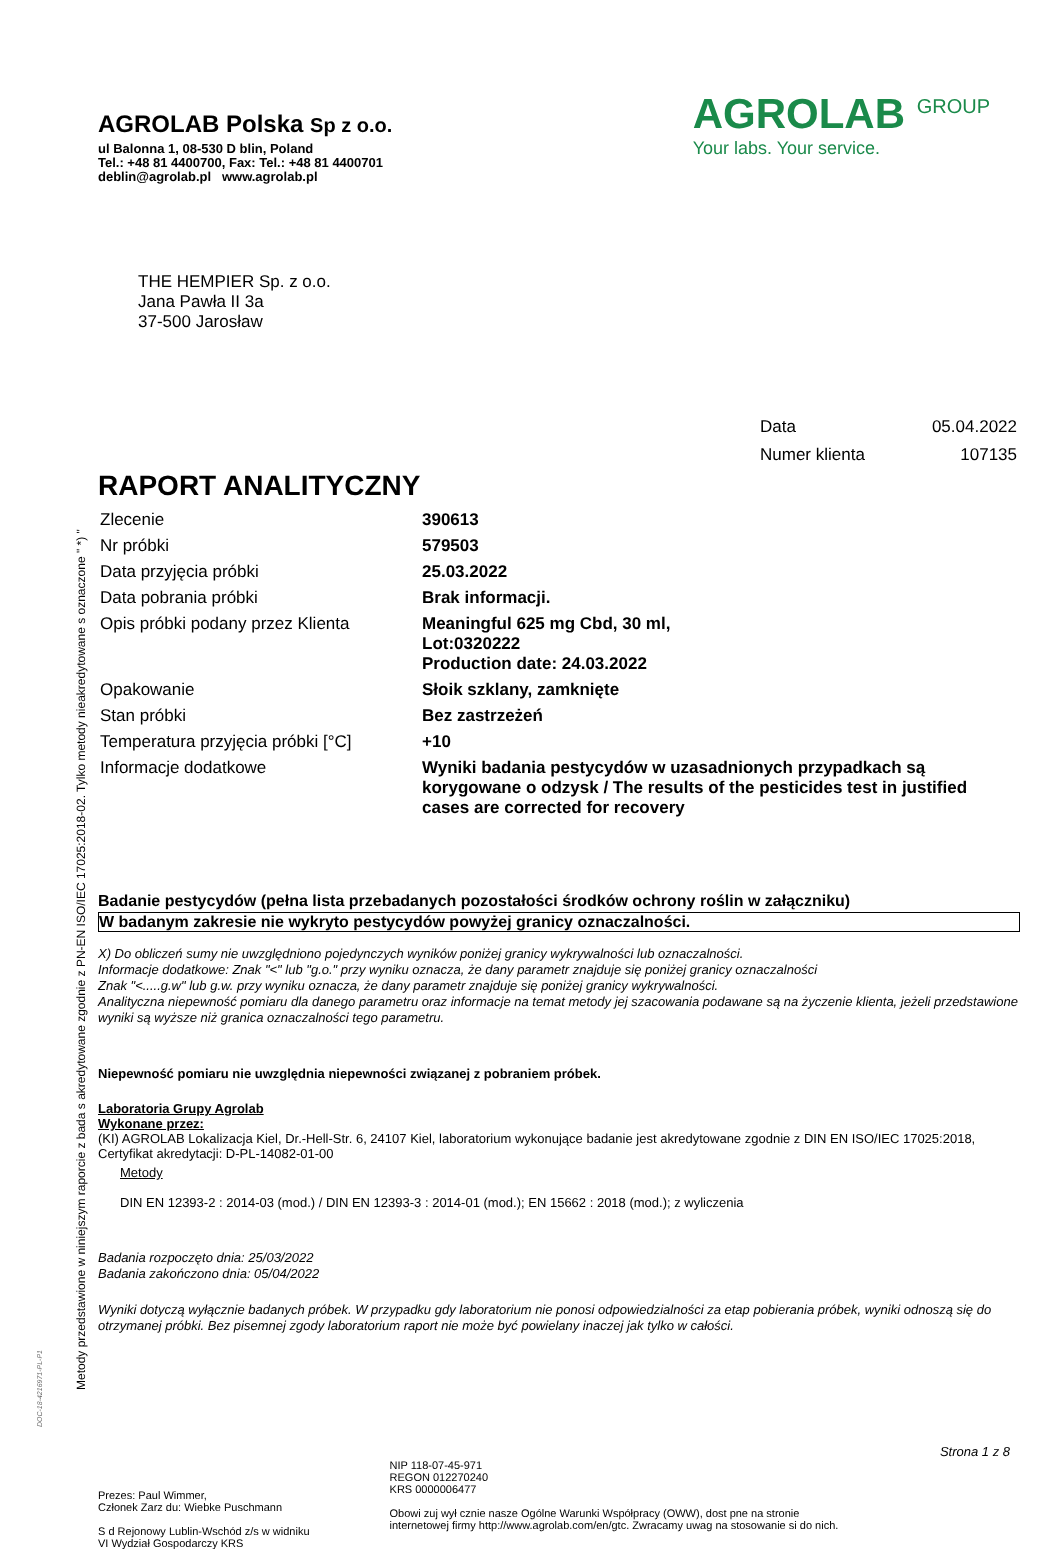Metody przedstawione w niniejszym raporcie z bada s akredytowane zgodnie z PN-EN ISO/IEC 17025:2018-02. Tylko metody nieakredytowane s oznaczone " *) "
DOC-18-4216971-PL-P1
AGROLAB Polska Sp z o.o.
ul Balonna 1, 08-530 D blin, Poland
Tel.: +48 81 4400700, Fax: Tel.: +48 81 4400701
deblin@agrolab.pl www.agrolab.pl
AGROLAB <sup>GROUP</sup>
Your labs. Your service.
THE HEMPIER Sp. z o.o.
Jana Pawła II 3a
37-500 Jarosław
| Data | 05.04.2022 |
| Numer klienta | 107135 |
RAPORT ANALITYCZNY
| Zlecenie | 390613 |
| Nr próbki | 579503 |
| Data przyjęcia próbki | 25.03.2022 |
| Data pobrania próbki | Brak informacji. |
| Opis próbki podany przez Klienta | Meaningful 625 mg Cbd, 30 ml, Lot:0320222 Production date: 24.03.2022 |
| Opakowanie | Słoik szklany, zamknięte |
| Stan próbki | Bez zastrzeżeń |
| Temperatura przyjęcia próbki [°C] | +10 |
| Informacje dodatkowe | Wyniki badania pestycydów w uzasadnionych przypadkach są korygowane o odzysk / The results of the pesticides test in justified cases are corrected for recovery |
Badanie pestycydów (pełna lista przebadanych pozostałości środków ochrony roślin w załączniku)
W badanym zakresie nie wykryto pestycydów powyżej granicy oznaczalności.
X) Do obliczeń sumy nie uwzględniono pojedynczych wyników poniżej granicy wykrywalności lub oznaczalności.
Informacje dodatkowe: Znak "<" lub "g.o." przy wyniku oznacza, że dany parametr znajduje się poniżej granicy oznaczalności
Znak "<.....g.w" lub g.w. przy wyniku oznacza, że dany parametr znajduje się poniżej granicy wykrywalności.
Analityczna niepewność pomiaru dla danego parametru oraz informacje na temat metody jej szacowania podawane są na życzenie klienta, jeżeli przedstawione wyniki są wyższe niż granica oznaczalności tego parametru.
Niepewność pomiaru nie uwzględnia niepewności związanej z pobraniem próbek.
Laboratoria Grupy Agrolab
Wykonane przez:
(KI) AGROLAB Lokalizacja Kiel, Dr.-Hell-Str. 6, 24107 Kiel, laboratorium wykonujące badanie jest akredytowane zgodnie z DIN EN ISO/IEC 17025:2018, Certyfikat akredytacji: D-PL-14082-01-00
Metody
DIN EN 12393-2 : 2014-03 (mod.) / DIN EN 12393-3 : 2014-01 (mod.); EN 15662 : 2018 (mod.); z wyliczenia
Badania rozpoczęto dnia: 25/03/2022
Badania zakończono dnia: 05/04/2022
Wyniki dotyczą wyłącznie badanych próbek. W przypadku gdy laboratorium nie ponosi odpowiedzialności za etap pobierania próbek, wyniki odnoszą się do otrzymanej próbki. Bez pisemnej zgody laboratorium raport nie może być powielany inaczej jak tylko w całości.
Strona 1 z 8
Prezes: Paul Wimmer,
Członek Zarz du: Wiebke Puschmann
S d Rejonowy Lublin-Wschód z/s w widniku
VI Wydział Gospodarczy KRS
NIP 118-07-45-971
REGON 012270240
KRS 0000006477
Obowi zuj wył cznie nasze Ogólne Warunki Współpracy (OWW), dost pne na stronie
internetowej firmy http://www.agrolab.com/en/gtc. Zwracamy uwag na stosowanie si do nich.